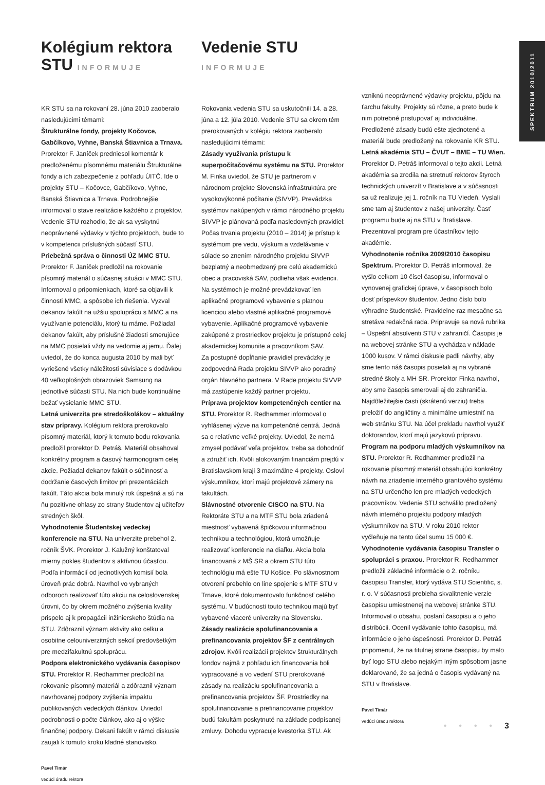SPEKTRUM 2010/2011
Kolégium rektora STU INFORMUJE
KR STU sa na rokovaní 28. júna 2010 zaoberalo nasledujúcimi témami:
Štrukturálne fondy, projekty Kočovce, Gabčíkovo, Vyhne, Banská Štiavnica a Trnava. Prorektor F. Janíček predniesol komentár k predloženému písomnému materiálu Štrukturálne fondy a ich zabezpečenie z pohľadu ÚITČ. Ide o projekty STU – Kočovce, Gabčíkovo, Vyhne, Banská Štiavnica a Trnava. Podrobnejšie informoval o stave realizácie každého z projektov. Vedenie STU rozhodlo, že ak sa vyskytnú neoprávnené výdavky v týchto projektoch, bude to v kompetencii príslušných súčastí STU.
Priebežná správa o činnosti ÚZ MMC STU. Prorektor F. Janíček predložil na rokovanie písomný materiál o súčasnej situácii v MMC STU. Informoval o pripomienkach, ktoré sa objavili k činnosti MMC, a spôsobe ich riešenia. Vyzval dekanov fakúlt na užšiu spoluprácu s MMC a na využívanie potenciálu, ktorý tu máme. Požiadal dekanov fakúlt, aby príslušné žiadosti smerujúce na MMC posielali vždy na vedomie aj jemu. Ďalej uviedol, že do konca augusta 2010 by mali byť vyriešené všetky náležitosti súvisiace s dodávkou 40 veľkoplošných obrazoviek Samsung na jednotlivé súčasti STU. Na nich bude kontinuálne bežať vysielanie MMC STU.
Letná univerzita pre stredoškolákov – aktuálny stav prípravy. Kolégium rektora prerokovalo písomný materiál, ktorý k tomuto bodu rokovania predložil prorektor D. Petráš. Materiál obsahoval konkrétny program a časový harmonogram celej akcie. Požiadal dekanov fakúlt o súčinnosť a dodržanie časových limitov pri prezentáciách fakúlt. Táto akcia bola minulý rok úspešná a sú na ňu pozitívne ohlasy zo strany študentov aj učiteľov stredných škôl.
Vyhodnotenie Študentskej vedeckej konferencie na STU. Na univerzite prebehol 2. ročník ŠVK. Prorektor J. Kalužný konštatoval mierny pokles študentov s aktívnou účasťou. Podľa informácií od jednotlivých komisií bola úroveň prác dobrá. Navrhol vo vybraných odboroch realizovať túto akciu na celoslovenskej úrovni, čo by okrem možného zvýšenia kvality prispelo aj k propagácii inžinierskeho štúdia na STU. Zdôraznil význam aktivity ako celku a osobitne celouniverzitných sekcií predovšetkým pre medzifakultnú spoluprácu.
Podpora elektronického vydávania časopisov STU. Prorektor R. Redhammer predložil na rokovanie písomný materiál a zdôraznil význam navrhovanej podpory zvýšenia impaktu publikovaných vedeckých článkov. Uviedol podrobnosti o počte článkov, ako aj o výške finančnej podpory. Dekani fakúlt v rámci diskusie zaujali k tomuto kroku kladné stanovisko.
Pavel Timár
vedúci úradu rektora
Vedenie STU INFORMUJE
Rokovania vedenia STU sa uskutočnili 14. a 28. júna a 12. júla 2010. Vedenie STU sa okrem tém prerokovaných v kolégiu rektora zaoberalo nasledujúcimi témami:
Zásady využívania prístupu k superpočítačovému systému na STU. Prorektor M. Finka uviedol, že STU je partnerom v národnom projekte Slovenská infraštruktúra pre vysokovýkonné počítanie (SIVVP). Prevádzka systémov nakúpených v rámci národného projektu SIVVP je plánovaná podľa nasledovných pravidiel: Počas trvania projektu (2010 – 2014) je prístup k systémom pre vedu, výskum a vzdelávanie v súlade so znením národného projektu SIVVP bezplatný a neobmedzený pre celú akademickú obec a pracoviská SAV, podlieha však evidencii. Na systémoch je možné prevádzkovať len aplikačné programové vybavenie s platnou licenciou alebo vlastné aplikačné programové vybavenie. Aplikačné programové vybavenie zakúpené z prostriedkov projektu je prístupné celej akademickej komunite a pracovníkom SAV.
Za postupné dopĺňanie pravidiel prevádzky je zodpovedná Rada projektu SIVVP ako poradný orgán hlavného partnera. V Rade projektu SIVVP má zastúpenie každý partner projektu.
Príprava projektov kompetenčných centier na STU. Prorektor R. Redhammer informoval o vyhlásenej výzve na kompetenčné centrá. Jedná sa o relatívne veľké projekty. Uviedol, že nemá zmysel podávať veľa projektov, treba sa dohodnúť a združiť ich. Kvôli alokovaným financiám prejdú v Bratislavskom kraji 3 maximálne 4 projekty. Osloví výskumníkov, ktorí majú projektové zámery na fakultách.
Slávnostné otvorenie CISCO na STU. Na Rektoráte STU a na MTF STU bola zriadená miestnosť vybavená špičkovou informačnou technikou a technológiou, ktorá umožňuje realizovať konferencie na diaľku. Akcia bola financovaná z MŠ SR a okrem STU túto technológiu má ešte TU Košice. Po slávnostnom otvorení prebehlo on line spojenie s MTF STU v Trnave, ktoré dokumentovalo funkčnosť celého systému. V budúcnosti touto technikou majú byť vybavené viaceré univerzity na Slovensku.
Zásady realizácie spolufinancovania a prefinancovania projektov ŠF z centrálnych zdrojov. Kvôli realizácii projektov štrukturálnych fondov najmä z pohľadu ich financovania boli vypracované a vo vedení STU prerokované zásady na realizáciu spolufinancovania a prefinancovania projektov ŠF. Prostriedky na spolufinancovanie a prefinancovanie projektov budú fakultám poskytnuté na základe podpísanej zmluvy. Dohodu vypracuje kvestorka STU. Ak
vzniknú neoprávnené výdavky projektu, pôjdu na ťarchu fakulty. Projekty sú rôzne, a preto bude k nim potrebné pristupovať aj individuálne. Predložené zásady budú ešte zjednotené a materiál bude predložený na rokovanie KR STU.
Letná akadémia STU – ČVUT – BME – TU Wien. Prorektor D. Petráš informoval o tejto akcii. Letná akadémia sa zrodila na stretnutí rektorov štyroch technických univerzít v Bratislave a v súčasnosti sa už realizuje jej 1. ročník na TU Viedeň. Vyslali sme tam aj študentov z našej univerzity. Časť programu bude aj na STU v Bratislave. Prezentoval program pre účastníkov tejto akadémie.
Vyhodnotenie ročníka 2009/2010 časopisu Spektrum. Prorektor D. Petráš informoval, že vyšlo celkom 10 čísel časopisu, informoval o vynovenej grafickej úprave, v časopisoch bolo dosť príspevkov študentov. Jedno číslo bolo výhradne študentské. Pravidelne raz mesačne sa stretáva redakčná rada. Pripravuje sa nová rubrika – Úspešní absolventi STU v zahraničí. Časopis je na webovej stránke STU a vychádza v náklade 1000 kusov. V rámci diskusie padli návrhy, aby sme tento náš časopis posielali aj na vybrané stredné školy a MH SR. Prorektor Finka navrhol, aby sme časopis smerovali aj do zahraničia. Najdôležitejšie časti (skrátenú verziu) treba preložiť do angličtiny a minimálne umiestniť na web stránku STU. Na účel prekladu navrhol využiť doktorandov, ktorí majú jazykovú prípravu.
Program na podporu mladých výskumníkov na STU. Prorektor R. Redhammer predložil na rokovanie písomný materiál obsahujúci konkrétny návrh na zriadenie interného grantového systému na STU určeného len pre mladých vedeckých pracovníkov. Vedenie STU schválilo predložený návrh interného projektu podpory mladých výskumníkov na STU. V roku 2010 rektor vyčleňuje na tento účel sumu 15 000 €.
Vyhodnotenie vydávania časopisu Transfer o spolupráci s praxou. Prorektor R. Redhammer predložil základné informácie o 2. ročníku časopisu Transfer, ktorý vydáva STU Scientific, s. r. o. V súčasnosti prebieha skvalitnenie verzie časopisu umiestnenej na webovej stránke STU. Informoval o obsahu, poslaní časopisu a o jeho distribúcii. Ocenil vydávanie tohto časopisu, má informácie o jeho úspešnosti. Prorektor D. Petráš pripomenul, že na titulnej strane časopisu by malo byť logo STU alebo nejakým iným spôsobom jasne deklarované, že sa jedná o časopis vydávaný na STU v Bratislave.
Pavel Timár
vedúci úradu rektora
• • • • 3